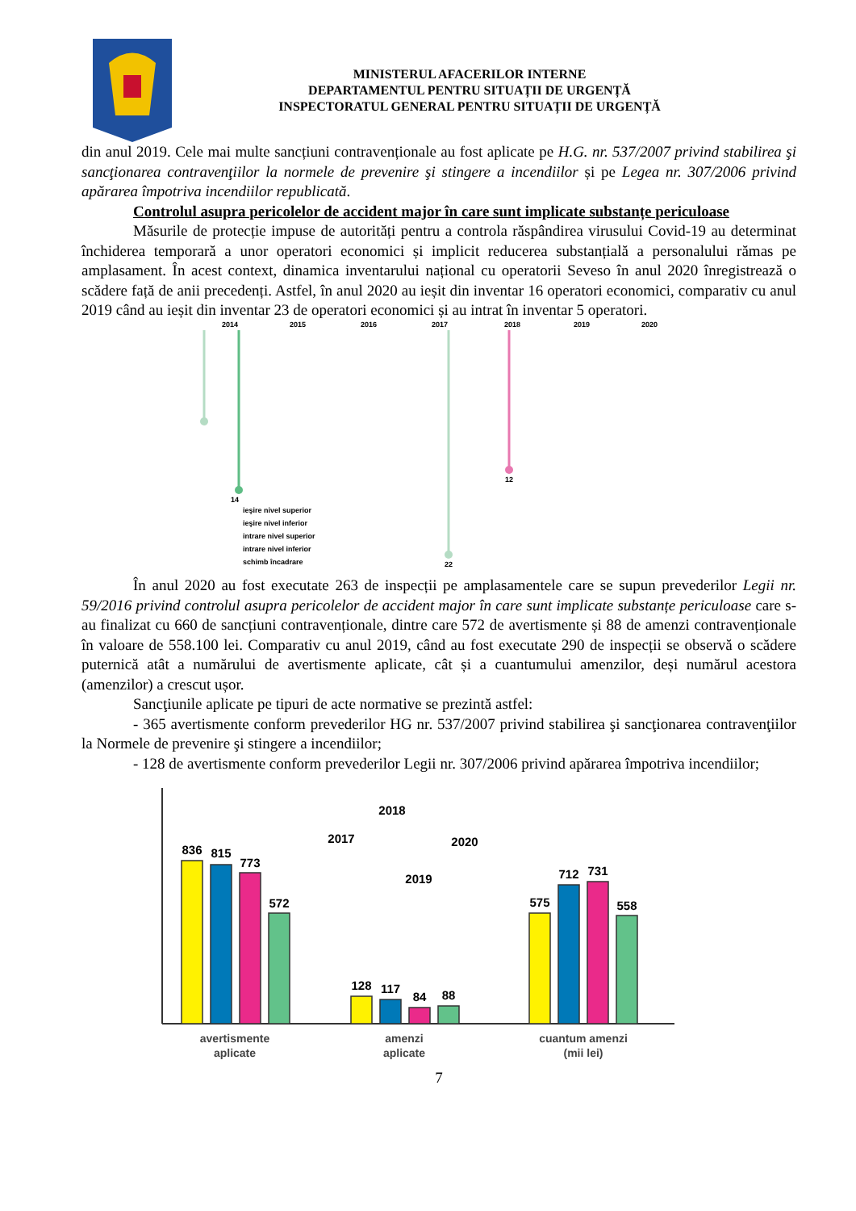MINISTERUL AFACERILOR INTERNE
DEPARTAMENTUL PENTRU SITUAȚII DE URGENȚĂ
INSPECTORATUL GENERAL PENTRU SITUAȚII DE URGENȚĂ
din anul 2019. Cele mai multe sancțiuni contravenționale au fost aplicate pe H.G. nr. 537/2007 privind stabilirea şi sancţionarea contravenţiilor la normele de prevenire şi stingere a incendiilor și pe Legea nr. 307/2006 privind apărarea împotriva incendiilor republicată.
Controlul asupra pericolelor de accident major în care sunt implicate substanțe periculoase
Măsurile de protecție impuse de autorități pentru a controla răspândirea virusului Covid-19 au determinat închiderea temporară a unor operatori economici și implicit reducerea substanțială a personalului rămas pe amplasament. În acest context, dinamica inventarului național cu operatorii Seveso în anul 2020 înregistrează o scădere față de anii precedenți. Astfel, în anul 2020 au ieșit din inventar 16 operatori economici, comparativ cu anul 2019 când au ieșit din inventar 23 de operatori economici și au intrat în inventar 5 operatori.
2014
2015
2016
2017
2018
2019
2020
14
22
12
ieşire nivel superior
ieşire nivel inferior
intrare nivel superior
intrare nivel inferior
schimb încadrare
În anul 2020 au fost executate 263 de inspecții pe amplasamentele care se supun prevederilor Legii nr. 59/2016 privind controlul asupra pericolelor de accident major în care sunt implicate substanțe periculoase care s-au finalizat cu 660 de sancțiuni contravenționale, dintre care 572 de avertismente și 88 de amenzi contravenționale în valoare de 558.100 lei. Comparativ cu anul 2019, când au fost executate 290 de inspecții se observă o scădere puternică atât a numărului de avertismente aplicate, cât și a cuantumului amenzilor, deși numărul acestora (amenzilor) a crescut ușor.
Sancţiunile aplicate pe tipuri de acte normative se prezintă astfel:
- 365 avertismente conform prevederilor HG nr. 537/2007 privind stabilirea şi sancţionarea contravenţiilor la Normele de prevenire şi stingere a incendiilor;
- 128 de avertismente conform prevederilor Legii nr. 307/2006 privind apărarea împotriva incendiilor;
836
815
773
572
128
117
84
88
575
712
731
558
2017
2018
2019
2020
avertismente
aplicate
amenzi
aplicate
cuantum amenzi
(mii lei)
7